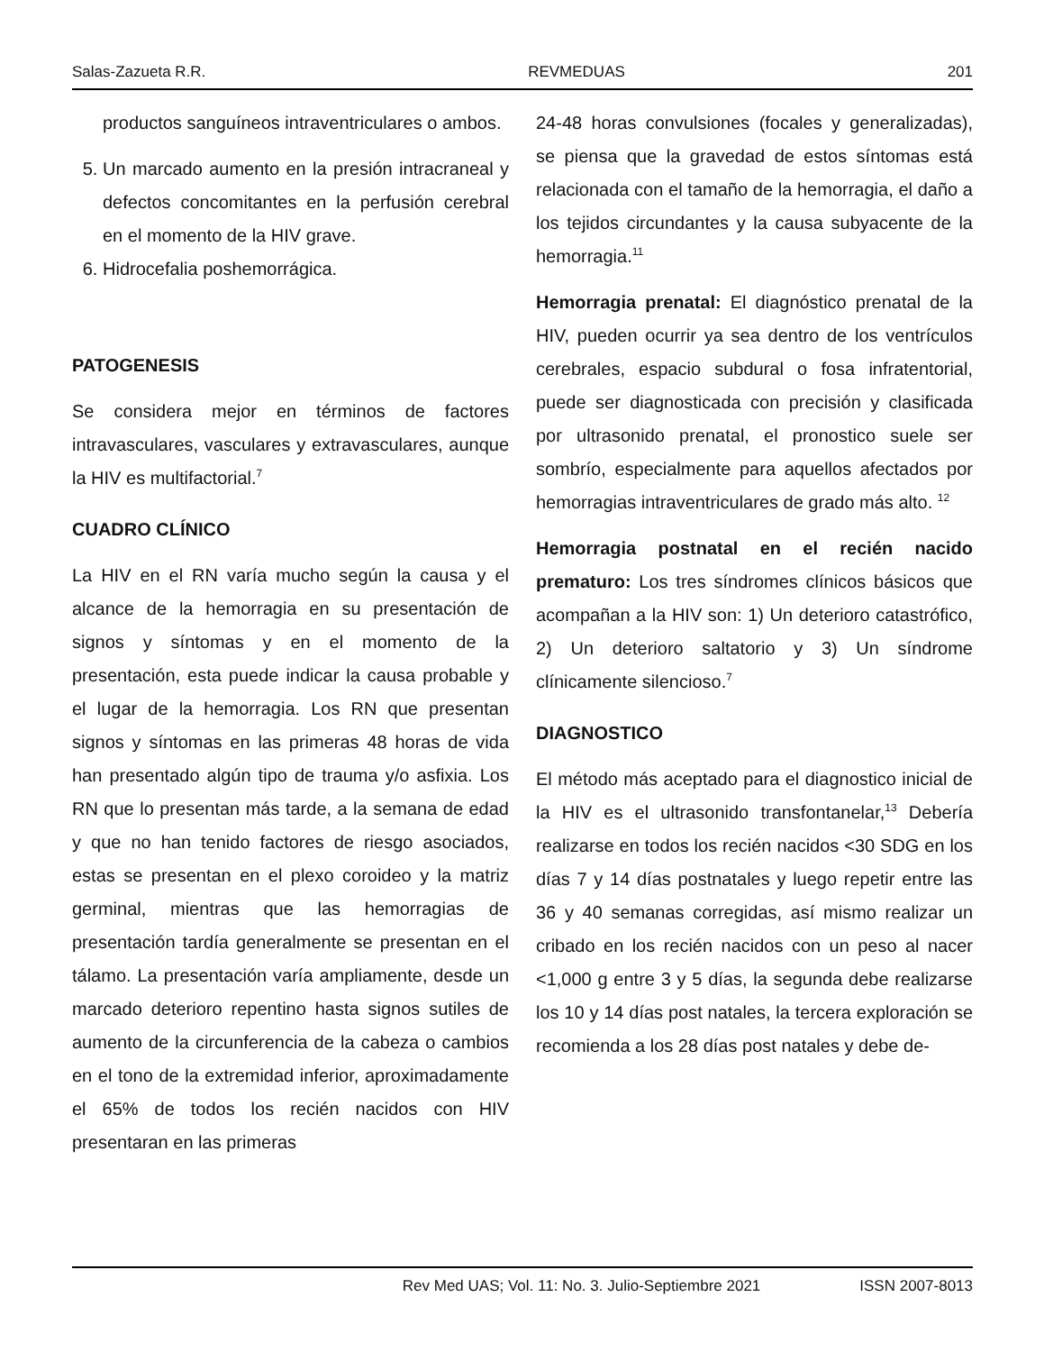Salas-Zazueta R.R. REVMEDUAS 201
productos sanguíneos intraventriculares o ambos.
5. Un marcado aumento en la presión intracraneal y defectos concomitantes en la perfusión cerebral en el momento de la HIV grave.
6. Hidrocefalia poshemorrágica.
PATOGENESIS
Se considera mejor en términos de factores intravasculares, vasculares y extravasculares, aunque la HIV es multifactorial.<sup>7</sup>
CUADRO CLÍNICO
La HIV en el RN varía mucho según la causa y el alcance de la hemorragia en su presentación de signos y síntomas y en el momento de la presentación, esta puede indicar la causa probable y el lugar de la hemorragia. Los RN que presentan signos y síntomas en las primeras 48 horas de vida han presentado algún tipo de trauma y/o asfixia. Los RN que lo presentan más tarde, a la semana de edad y que no han tenido factores de riesgo asociados, estas se presentan en el plexo coroideo y la matriz germinal, mientras que las hemorragias de presentación tardía generalmente se presentan en el tálamo. La presentación varía ampliamente, desde un marcado deterioro repentino hasta signos sutiles de aumento de la circunferencia de la cabeza o cambios en el tono de la extremidad inferior, aproximadamente el 65% de todos los recién nacidos con HIV presentaran en las primeras
24-48 horas convulsiones (focales y generalizadas), se piensa que la gravedad de estos síntomas está relacionada con el tamaño de la hemorragia, el daño a los tejidos circundantes y la causa subyacente de la hemorragia.<sup>11</sup>
Hemorragia prenatal: El diagnóstico prenatal de la HIV, pueden ocurrir ya sea dentro de los ventrículos cerebrales, espacio subdural o fosa infratentorial, puede ser diagnosticada con precisión y clasificada por ultrasonido prenatal, el pronostico suele ser sombrío, especialmente para aquellos afectados por hemorragias intraventriculares de grado más alto. <sup>12</sup>
Hemorragia postnatal en el recién nacido prematuro: Los tres síndromes clínicos básicos que acompañan a la HIV son: 1) Un deterioro catastrófico, 2) Un deterioro saltatorio y 3) Un síndrome clínicamente silencioso.<sup>7</sup>
DIAGNOSTICO
El método más aceptado para el diagnostico inicial de la HIV es el ultrasonido transfontanelar,<sup>13</sup> Debería realizarse en todos los recién nacidos <30 SDG en los días 7 y 14 días postnatales y luego repetir entre las 36 y 40 semanas corregidas, así mismo realizar un cribado en los recién nacidos con un peso al nacer <1,000 g entre 3 y 5 días, la segunda debe realizarse los 10 y 14 días post natales, la tercera exploración se recomienda a los 28 días post natales y debe de-
Rev Med UAS; Vol. 11: No. 3. Julio-Septiembre 2021 ISSN 2007-8013